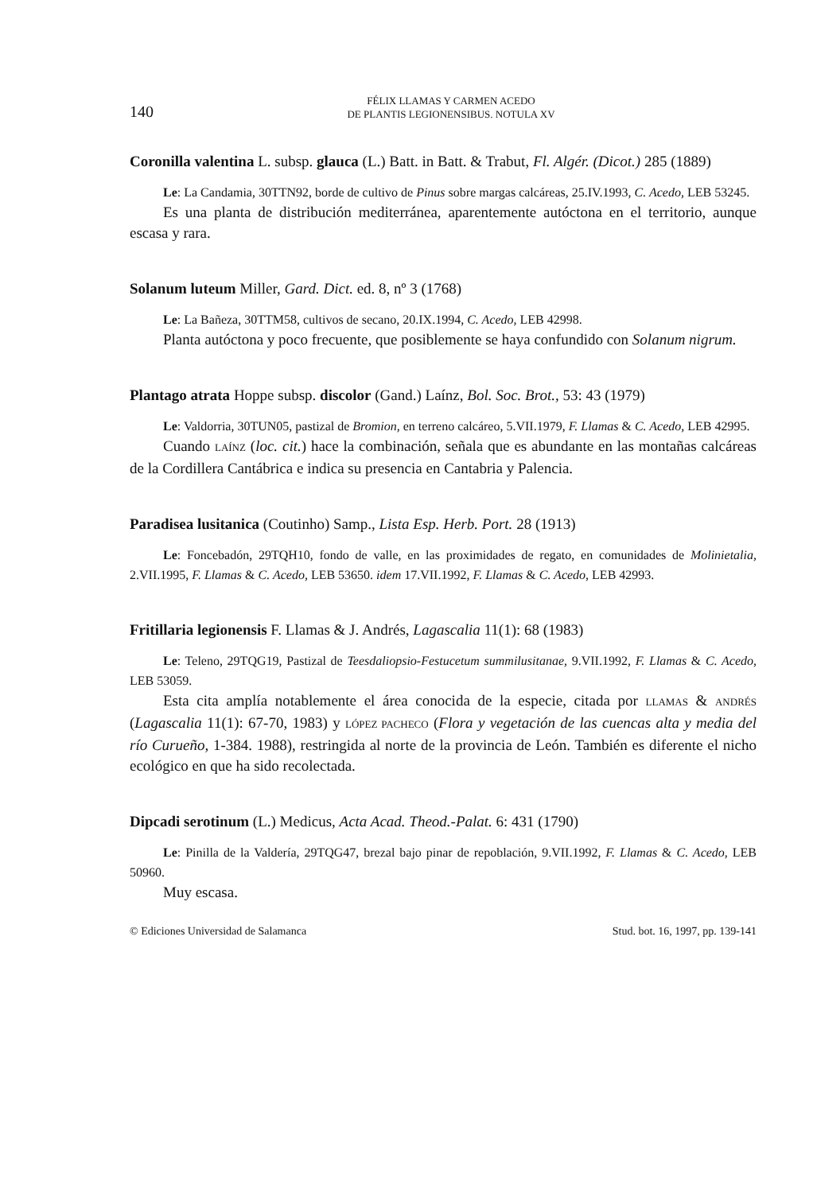140
FÉLIX LLAMAS Y CARMEN ACEDO
DE PLANTIS LEGIONENSIBUS. NOTULA XV
Coronilla valentina L. subsp. glauca (L.) Batt. in Batt. & Trabut, Fl. Algér. (Dicot.) 285 (1889)
Le: La Candamia, 30TTN92, borde de cultivo de Pinus sobre margas calcáreas, 25.IV.1993, C. Acedo, LEB 53245.
Es una planta de distribución mediterránea, aparentemente autóctona en el territorio, aunque escasa y rara.
Solanum luteum Miller, Gard. Dict. ed. 8, nº 3 (1768)
Le: La Bañeza, 30TTM58, cultivos de secano, 20.IX.1994, C. Acedo, LEB 42998.
Planta autóctona y poco frecuente, que posiblemente se haya confundido con Solanum nigrum.
Plantago atrata Hoppe subsp. discolor (Gand.) Laínz, Bol. Soc. Brot., 53: 43 (1979)
Le: Valdorria, 30TUN05, pastizal de Bromion, en terreno calcáreo, 5.VII.1979, F. Llamas & C. Acedo, LEB 42995.
Cuando LAÍNZ (loc. cit.) hace la combinación, señala que es abundante en las montañas calcáreas de la Cordillera Cantábrica e indica su presencia en Cantabria y Palencia.
Paradisea lusitanica (Coutinho) Samp., Lista Esp. Herb. Port. 28 (1913)
Le: Foncebadón, 29TQH10, fondo de valle, en las proximidades de regato, en comunidades de Molinietalia, 2.VII.1995, F. Llamas & C. Acedo, LEB 53650. idem 17.VII.1992, F. Llamas & C. Acedo, LEB 42993.
Fritillaria legionensis F. Llamas & J. Andrés, Lagascalia 11(1): 68 (1983)
Le: Teleno, 29TQG19, Pastizal de Teesdaliopsio-Festucetum summilusitanae, 9.VII.1992, F. Llamas & C. Acedo, LEB 53059.
Esta cita amplía notablemente el área conocida de la especie, citada por LLAMAS & ANDRÉS (Lagascalia 11(1): 67-70, 1983) y LÓPEZ PACHECO (Flora y vegetación de las cuencas alta y media del río Curueño, 1-384. 1988), restringida al norte de la provincia de León. También es diferente el nicho ecológico en que ha sido recolectada.
Dipcadi serotinum (L.) Medicus, Acta Acad. Theod.-Palat. 6: 431 (1790)
Le: Pinilla de la Valdería, 29TQG47, brezal bajo pinar de repoblación, 9.VII.1992, F. Llamas & C. Acedo, LEB 50960.
Muy escasa.
© Ediciones Universidad de Salamanca Stud. bot. 16, 1997, pp. 139-141